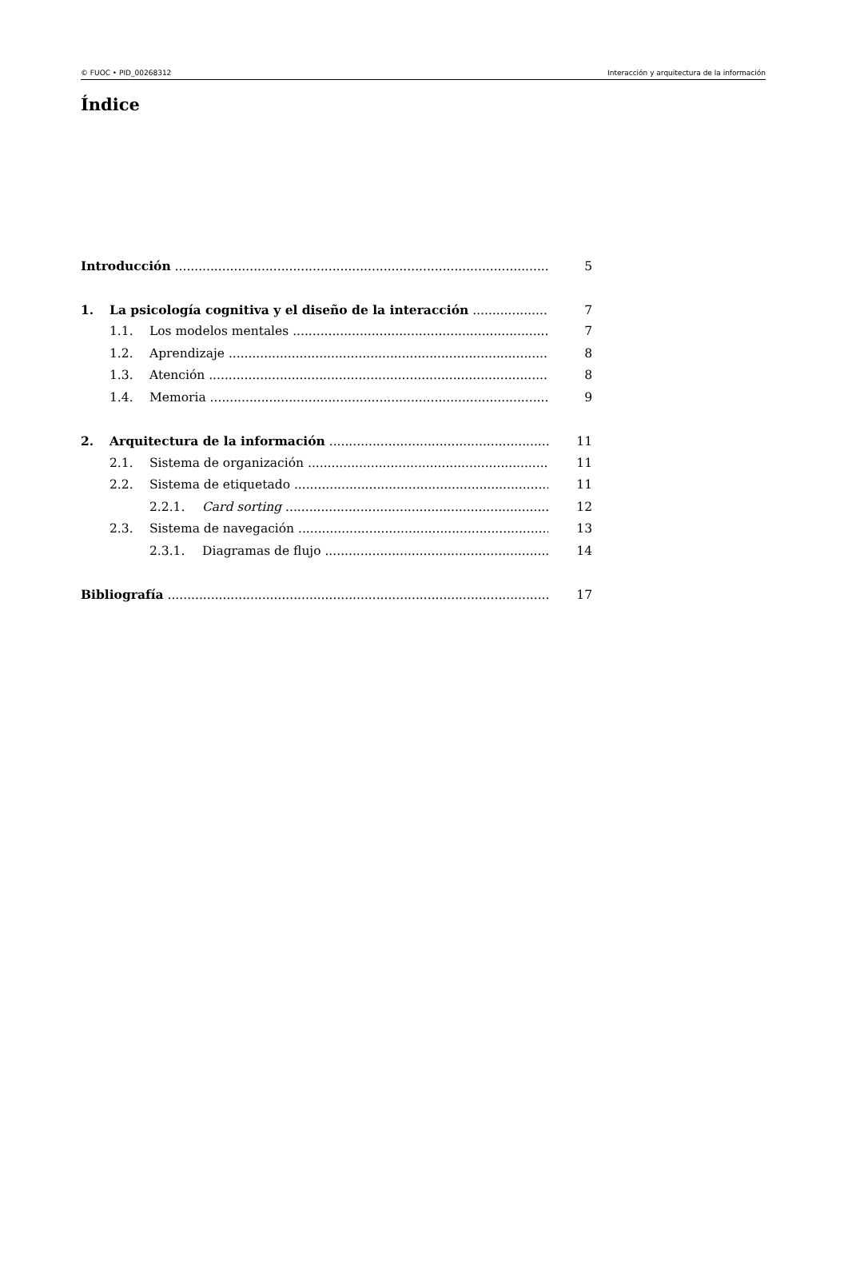© FUOC • PID_00268312 Interacción y arquitectura de la información
Índice
Introducción 5
1. La psicología cognitiva y el diseño de la interacción 7
1.1. Los modelos mentales 7
1.2. Aprendizaje 8
1.3. Atención 8
1.4. Memoria 9
2. Arquitectura de la información 11
2.1. Sistema de organización 11
2.2. Sistema de etiquetado 11
2.2.1. Card sorting 12
2.3. Sistema de navegación 13
2.3.1. Diagramas de flujo 14
Bibliografía 17